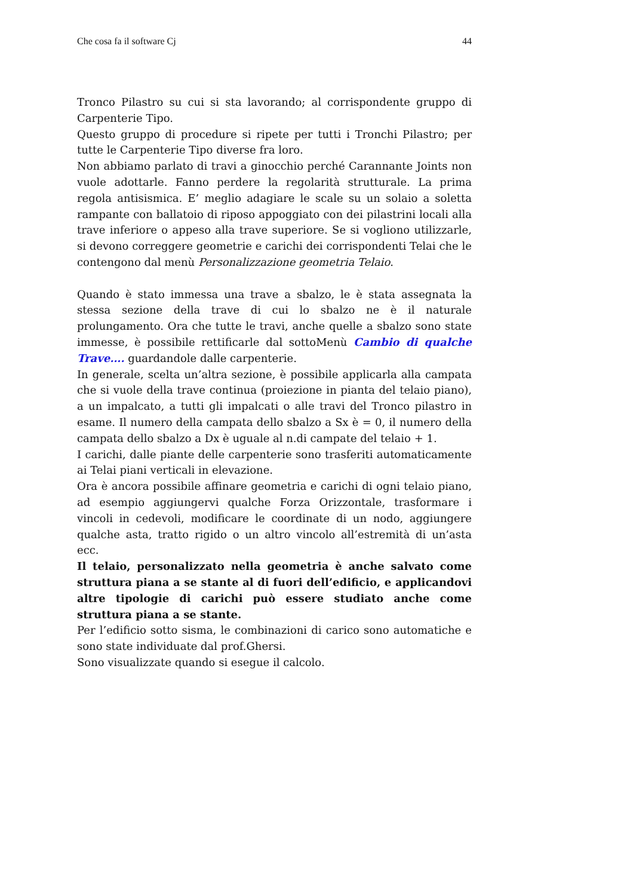Che cosa fa il software Cj 44
Tronco Pilastro su cui si sta lavorando; al corrispondente gruppo di Carpenterie Tipo.
Questo gruppo di procedure si ripete per tutti i Tronchi Pilastro; per tutte le Carpenterie Tipo diverse fra loro.
Non abbiamo parlato di travi a ginocchio perché Carannante Joints non vuole adottarle. Fanno perdere la regolarità strutturale. La prima regola antisismica. E’ meglio adagiare le scale su un solaio a soletta rampante con ballatoio di riposo appoggiato con dei pilastrini locali alla trave inferiore o appeso alla trave superiore. Se si vogliono utilizzarle, si devono correggere geometrie e carichi dei corrispondenti Telai che le contengono dal menù Personalizzazione geometria Telaio.
Quando è stato immessa una trave a sbalzo, le è stata assegnata la stessa sezione della trave di cui lo sbalzo ne è il naturale prolungamento. Ora che tutte le travi, anche quelle a sbalzo sono state immesse, è possibile rettificarle dal sottoMenù Cambio di qualche Trave…. guardandole dalle carpenterie.
In generale, scelta un’altra sezione, è possibile applicarla alla campata che si vuole della trave continua (proiezione in pianta del telaio piano), a un impalcato, a tutti gli impalcati o alle travi del Tronco pilastro in esame. Il numero della campata dello sbalzo a Sx è = 0, il numero della campata dello sbalzo a Dx è uguale al n.di campate del telaio + 1.
I carichi, dalle piante delle carpenterie sono trasferiti automaticamente ai Telai piani verticali in elevazione.
Ora è ancora possibile affinare geometria e carichi di ogni telaio piano, ad esempio aggiungervi qualche Forza Orizzontale, trasformare i vincoli in cedevoli, modificare le coordinate di un nodo, aggiungere qualche asta, tratto rigido o un altro vincolo all’estremità di un’asta ecc.
Il telaio, personalizzato nella geometria è anche salvato come struttura piana a se stante al di fuori dell’edificio, e applicandovi altre tipologie di carichi può essere studiato anche come struttura piana a se stante.
Per l’edificio sotto sisma, le combinazioni di carico sono automatiche e sono state individuate dal prof.Ghersi.
Sono visualizzate quando si esegue il calcolo.